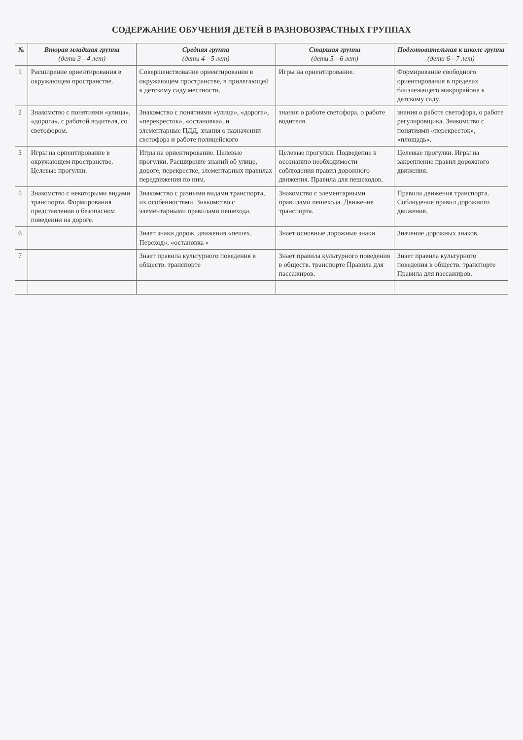СОДЕРЖАНИЕ ОБУЧЕНИЯ ДЕТЕЙ В РАЗНОВОЗРАСТНЫХ ГРУППАХ
| № | Вторая младшая группа (дети 3—4 лет) | Средняя группа (дети 4—5 лет) | Старшая группа (дети 5—6 лет) | Подготовительная к школе группа (дети 6—7 лет) |
| --- | --- | --- | --- | --- |
| 1 | Расширение ориентирования в окружающем пространстве. | Совершенствование ориентирования в окружающем пространстве, в прилегающей к детскому саду местности. | Игры на ориентирование. | Формирование свободного ориентирования в пределах близлежащего микрорайона к детскому саду. |
| 2 | Знакомство с понятиями «улица», «дорога», с работой водителя, со светофором. | Знакомство с понятиями «улица», «дорога», «перекресток», «остановка», и элементарные ПДД, знания о назначении светофора и работе полицейского | знания о работе светофора, о работе водителя. | знания о работе светофора, о работе регулировщика. Знакомство с понятиями «перекресток», «площадь». |
| 3 | Игры на ориентирование в окружающем пространстве. Целевые прогулки. | Игры на ориентирование. Целевые прогулки. Расширение знаний об улице, дороге, перекрестке, элементарных правилах передвижения по ним. | Целевые прогулки. Подведение к осознанию необходимости соблюдения правил дорожного движения. Правила для пешеходов. | Целевые прогулки. Игры на закрепление правил дорожного движения. |
| 5 | Знакомство с некоторыми видами транспорта. Формирования представления о безопасном поведении на дороге. | Знакомство с разными видами транспорта, их особенностями. Знакомство с элементарными правилами пешехода. | Знакомство с элементарными правилами пешехода. Движение транспорта. | Правила движения транспорта. Соблюдение правил дорожного движения. |
| 6 | | Знает знаки дорож. движения «пешех. Переход», «остановка » | Знает основные дорожные знаки | Значение дорожных знаков. |
| 7 | | Знает правила культурного поведения в обществ. транспорте | Знает правила культурного поведения в обществ. транспорте Правила для пассажиров. | Знает правила культурного поведения в обществ. транспорте Правила для пассажиров. |